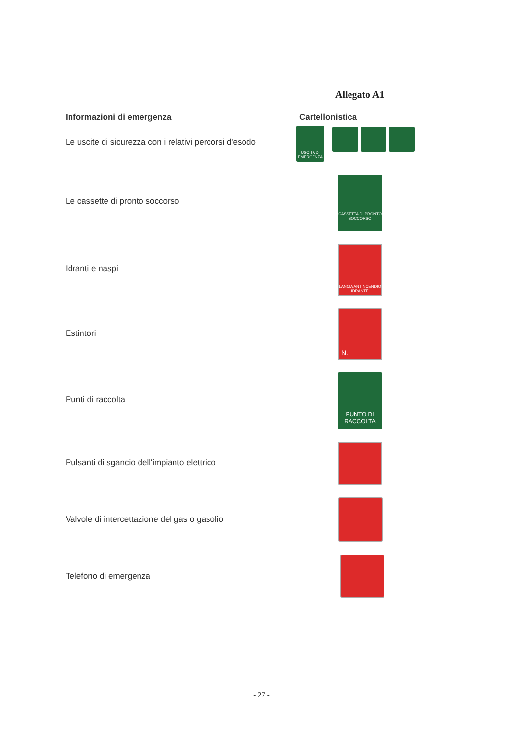Allegato A1
Informazioni di emergenza Cartellonistica
Le uscite di sicurezza con i relativi percorsi d'esodo
USCITA DI EMERGENZA
Le cassette di pronto soccorso
CASSETTA DI PRONTO SOCCORSO
Idranti e naspi
LANCIA ANTINCENDIO IDRANTE
Estintori
N.
Punti di raccolta
PUNTO DI RACCOLTA
Pulsanti di sgancio dell'impianto elettrico
Valvole di intercettazione del gas o gasolio
Telefono di emergenza
- 27 -